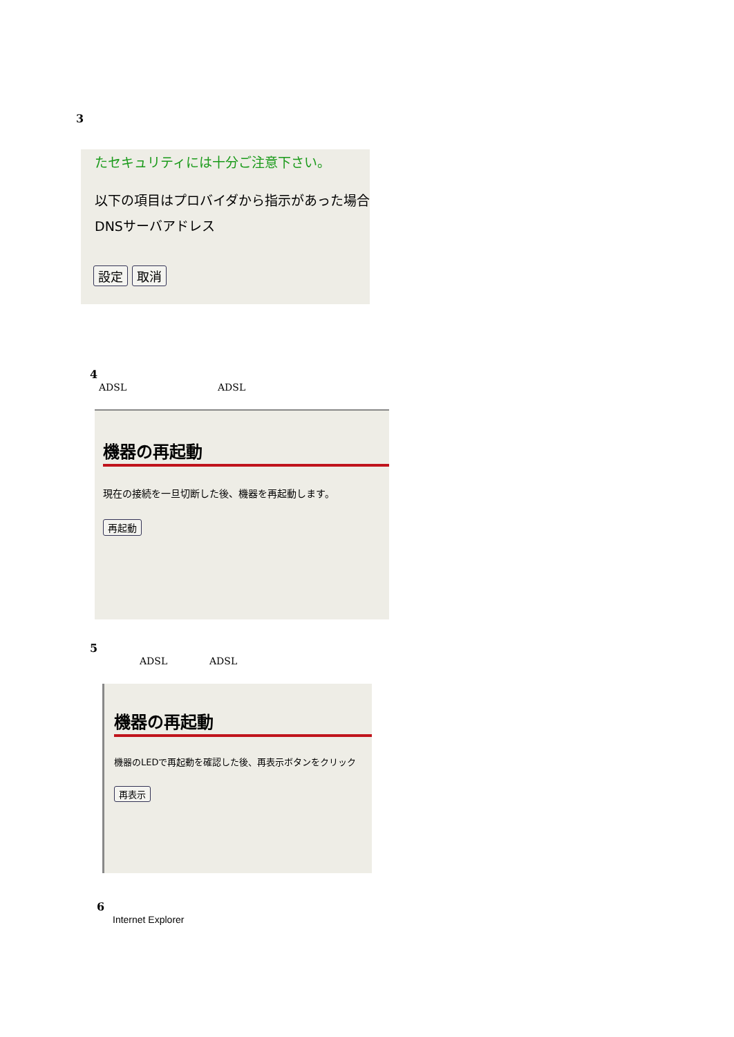3
たセキュリティには十分ご注意下さい。
以下の項目はプロバイダから指示があった場合
DNSサーバアドレス
設定 取消
4
ADSL ADSL
機器の再起動
現在の接続を一旦切断した後、機器を再起動します。
再起動
5
ADSL ADSL
機器の再起動
機器のLEDで再起動を確認した後、再表示ボタンをクリック
再表示
6
Internet Explorer